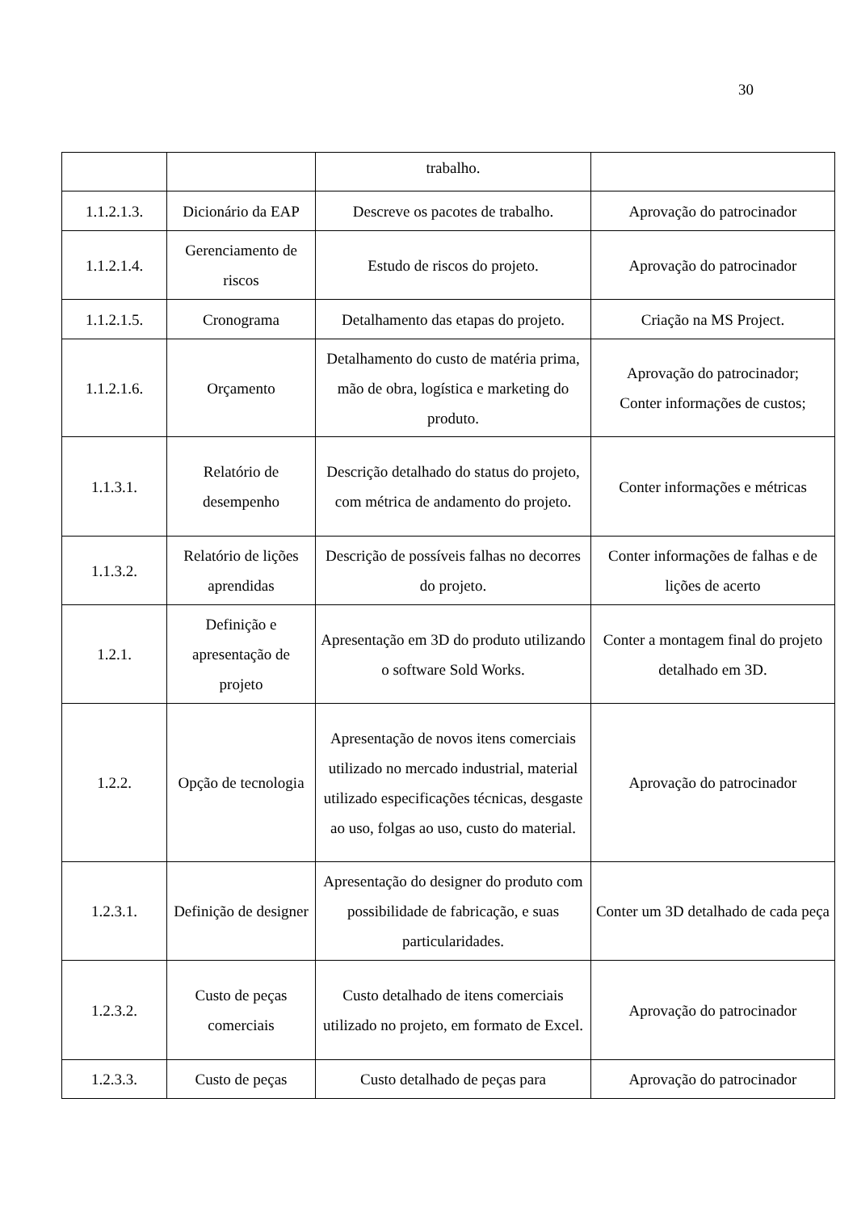30
| | | trabalho. | |
| 1.1.2.1.3. | Dicionário da EAP | Descreve os pacotes de trabalho. | Aprovação do patrocinador |
| 1.1.2.1.4. | Gerenciamento de riscos | Estudo de riscos do projeto. | Aprovação do patrocinador |
| 1.1.2.1.5. | Cronograma | Detalhamento das etapas do projeto. | Criação na MS Project. |
| 1.1.2.1.6. | Orçamento | Detalhamento do custo de matéria prima, mão de obra, logística e marketing do produto. | Aprovação do patrocinador; Conter informações de custos; |
| 1.1.3.1. | Relatório de desempenho | Descrição detalhado do status do projeto, com métrica de andamento do projeto. | Conter informações e métricas |
| 1.1.3.2. | Relatório de lições aprendidas | Descrição de possíveis falhas no decorres do projeto. | Conter informações de falhas e de lições de acerto |
| 1.2.1. | Definição e apresentação de projeto | Apresentação em 3D do produto utilizando o software Sold Works. | Conter a montagem final do projeto detalhado em 3D. |
| 1.2.2. | Opção de tecnologia | Apresentação de novos itens comerciais utilizado no mercado industrial, material utilizado especificações técnicas, desgaste ao uso, folgas ao uso, custo do material. | Aprovação do patrocinador |
| 1.2.3.1. | Definição de designer | Apresentação do designer do produto com possibilidade de fabricação, e suas particularidades. | Conter um 3D detalhado de cada peça |
| 1.2.3.2. | Custo de peças comerciais | Custo detalhado de itens comerciais utilizado no projeto, em formato de Excel. | Aprovação do patrocinador |
| 1.2.3.3. | Custo de peças | Custo detalhado de peças para | Aprovação do patrocinador |